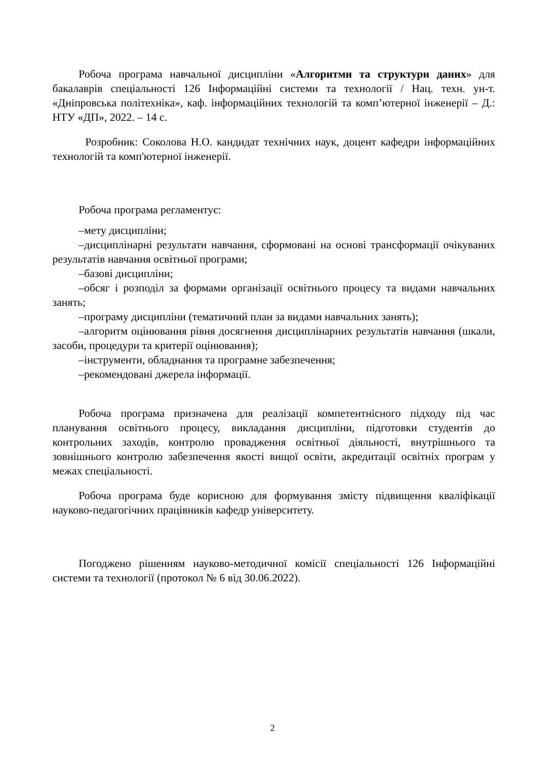Робоча програма навчальної дисципліни «Алгоритми та структури даних» для бакалаврів спеціальності 126 Інформаційні системи та технології / Нац. техн. ун-т. «Дніпровська політехніка», каф. інформаційних технологій та комп’ютерної інженерії – Д.: НТУ «ДП», 2022. – 14 с.
Розробник: Соколова Н.О. кандидат технічних наук, доцент кафедри інформаційних технологій та комп'ютерної інженерії.
Робоча програма регламентує:
–мету дисципліни;
–дисциплінарні результати навчання, сформовані на основі трансформації очікуваних результатів навчання освітньої програми;
–базові дисципліни;
–обсяг і розподіл за формами організації освітнього процесу та видами навчальних занять;
–програму дисципліни (тематичний план за видами навчальних занять);
–алгоритм оцінювання рівня досягнення дисциплінарних результатів навчання (шкали, засоби, процедури та критерії оцінювання);
–інструменти, обладнання та програмне забезпечення;
–рекомендовані джерела інформації.
Робоча програма призначена для реалізації компетентнісного підходу під час планування освітнього процесу, викладання дисципліни, підготовки студентів до контрольних заходів, контролю провадження освітньої діяльності, внутрішнього та зовнішнього контролю забезпечення якості вищої освіти, акредитації освітніх програм у межах спеціальності.
Робоча програма буде корисною для формування змісту підвищення кваліфікації науково-педагогічних працівників кафедр університету.
Погоджено рішенням науково-методичної комісії спеціальності 126 Інформаційні системи та технології (протокол № 6 від 30.06.2022).
2